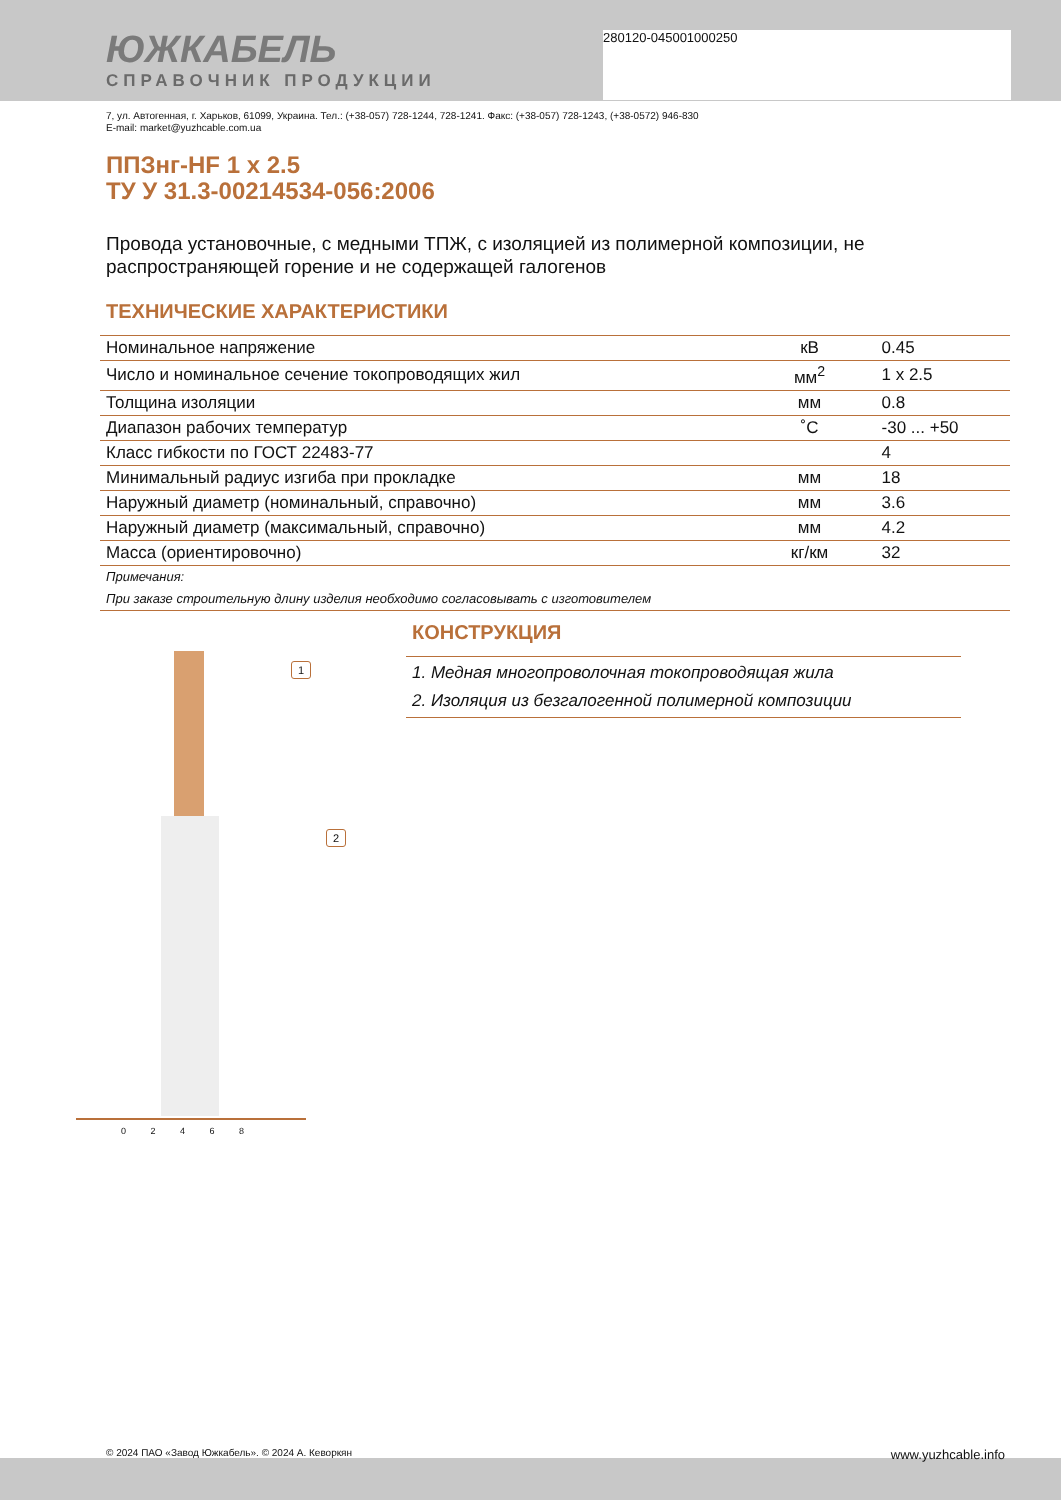280120-045001000250
ЮЖКАБЕЛЬ
СПРАВОЧНИК ПРОДУКЦИИ
7, ул. Автогенная, г. Харьков, 61099, Украина. Тел.: (+38-057) 728-1244, 728-1241. Факс: (+38-057) 728-1243, (+38-0572) 946-830
E-mail: market@yuzhcable.com.ua
ППЗнг-HF 1 х 2.5
ТУ У 31.3-00214534-056:2006
Провода установочные, с медными ТПЖ, с изоляцией из полимерной композиции, не распространяющей горение и не содержащей галогенов
ТЕХНИЧЕСКИЕ ХАРАКТЕРИСТИКИ
| Номинальное напряжение | кВ | 0.45 |
| Число и номинальное сечение токопроводящих жил | мм<sup>2</sup> | 1 x 2.5 |
| Толщина изоляции | мм | 0.8 |
| Диапазон рабочих температур | ˚С | -30 ... +50 |
| Класс гибкости по ГОСТ 22483-77 | | 4 |
| Минимальный радиус изгиба при прокладке | мм | 18 |
| Наружный диаметр (номинальный, справочно) | мм | 3.6 |
| Наружный диаметр (максимальный, справочно) | мм | 4.2 |
| Масса (ориентировочно) | кг/км | 32 |
| Примечания: | | |
| При заказе строительную длину изделия необходимо согласовывать с изготовителем | | |
1
2
0 2 4 6 8
КОНСТРУКЦИЯ
1. Медная многопроволочная токопроводящая жила
2. Изоляция из безгалогенной полимерной композиции
© 2024 ПАО «Завод Южкабель». © 2024 А. Кеворкян www.yuzhcable.info